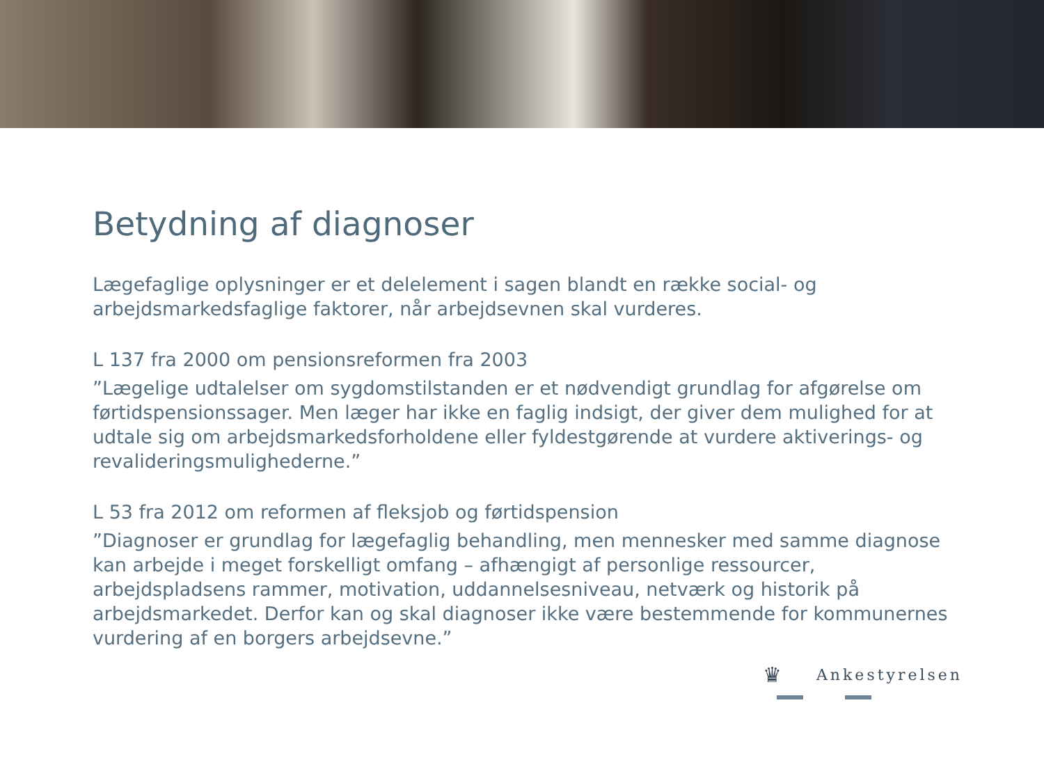Betydning af diagnoser
Lægefaglige oplysninger er et delelement i sagen blandt en række social- og arbejdsmarkedsfaglige faktorer, når arbejdsevnen skal vurderes.
L 137 fra 2000 om pensionsreformen fra 2003
”Lægelige udtalelser om sygdomstilstanden er et nødvendigt grundlag for afgørelse om førtidspensionssager. Men læger har ikke en faglig indsigt, der giver dem mulighed for at udtale sig om arbejdsmarkedsforholdene eller fyldestgørende at vurdere aktiverings- og revalideringsmulighederne.”
L 53 fra 2012 om reformen af fleksjob og førtidspension
”Diagnoser er grundlag for lægefaglig behandling, men mennesker med samme diagnose kan arbejde i meget forskelligt omfang – afhængigt af personlige ressourcer, arbejdspladsens rammer, motivation, uddannelsesniveau, netværk og historik på arbejdsmarkedet. Derfor kan og skal diagnoser ikke være bestemmende for kommunernes vurdering af en borgers arbejdsevne.”
♛ Ankestyrelsen